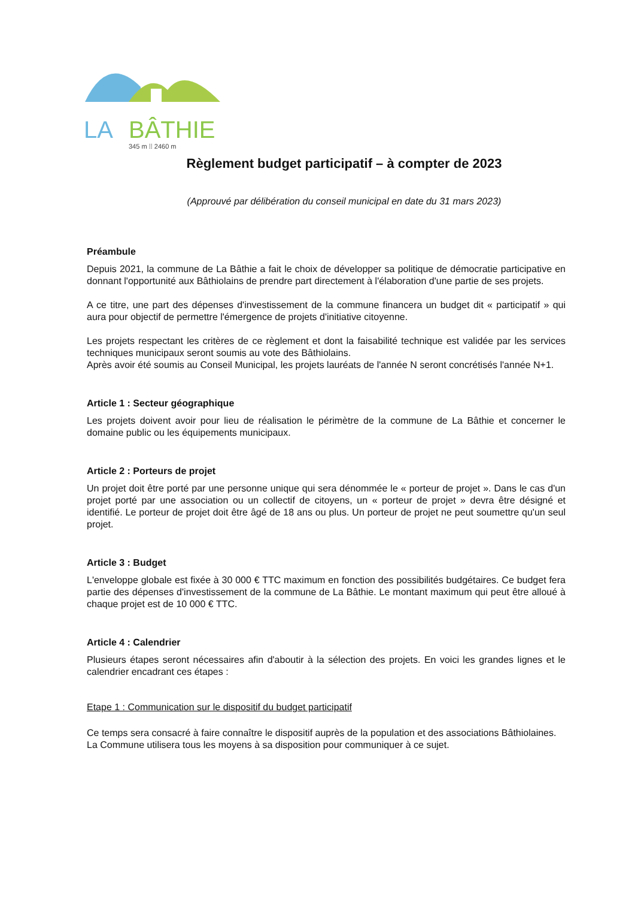LA
BÂTHIE
345 m ⁞⁞ 2460 m
Règlement budget participatif – à compter de 2023
(Approuvé par délibération du conseil municipal en date du 31 mars 2023)
Préambule
Depuis 2021, la commune de La Bâthie a fait le choix de développer sa politique de démocratie participative en donnant l'opportunité aux Bâthiolains de prendre part directement à l'élaboration d'une partie de ses projets.
A ce titre, une part des dépenses d'investissement de la commune financera un budget dit « participatif » qui aura pour objectif de permettre l'émergence de projets d'initiative citoyenne.
Les projets respectant les critères de ce règlement et dont la faisabilité technique est validée par les services techniques municipaux seront soumis au vote des Bâthiolains.
Après avoir été soumis au Conseil Municipal, les projets lauréats de l'année N seront concrétisés l'année N+1.
Article 1 : Secteur géographique
Les projets doivent avoir pour lieu de réalisation le périmètre de la commune de La Bâthie et concerner le domaine public ou les équipements municipaux.
Article 2 : Porteurs de projet
Un projet doit être porté par une personne unique qui sera dénommée le « porteur de projet ». Dans le cas d'un projet porté par une association ou un collectif de citoyens, un « porteur de projet » devra être désigné et identifié. Le porteur de projet doit être âgé de 18 ans ou plus. Un porteur de projet ne peut soumettre qu'un seul projet.
Article 3 : Budget
L'enveloppe globale est fixée à 30 000 € TTC maximum en fonction des possibilités budgétaires. Ce budget fera partie des dépenses d'investissement de la commune de La Bâthie. Le montant maximum qui peut être alloué à chaque projet est de 10 000 € TTC.
Article 4 : Calendrier
Plusieurs étapes seront nécessaires afin d'aboutir à la sélection des projets. En voici les grandes lignes et le calendrier encadrant ces étapes :
Etape 1 : Communication sur le dispositif du budget participatif
Ce temps sera consacré à faire connaître le dispositif auprès de la population et des associations Bâthiolaines.
La Commune utilisera tous les moyens à sa disposition pour communiquer à ce sujet.